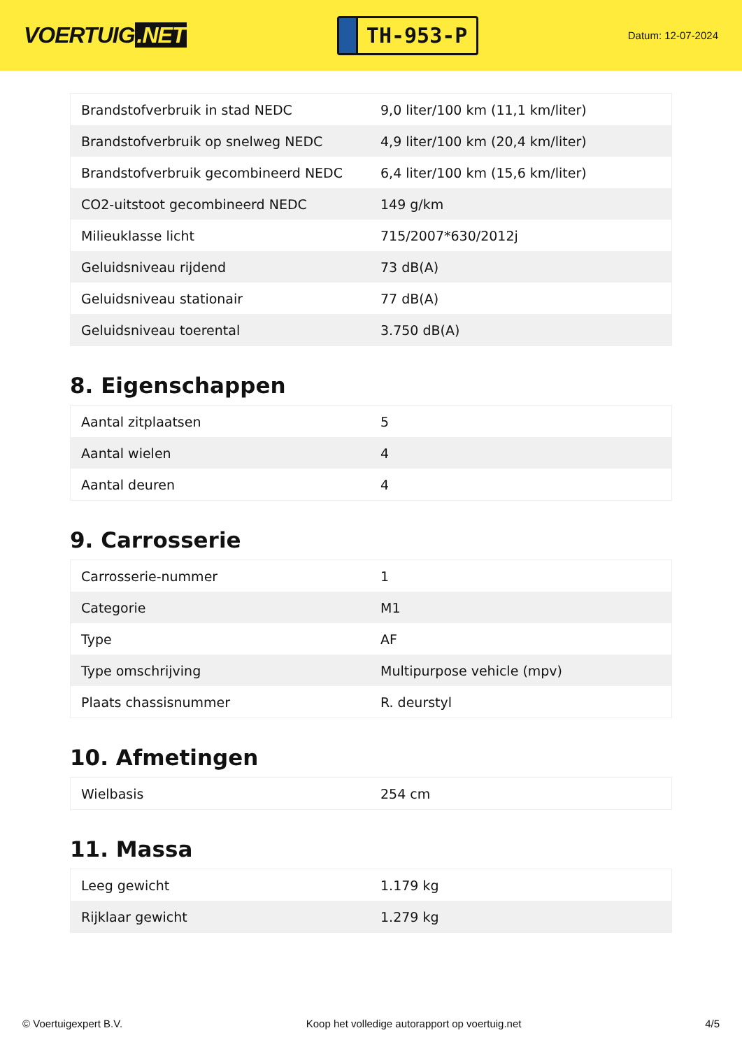VOERTUIG.NET
TH-953-P
Datum: 12-07-2024
| Brandstofverbruik in stad NEDC | 9,0 liter/100 km (11,1 km/liter) |
| Brandstofverbruik op snelweg NEDC | 4,9 liter/100 km (20,4 km/liter) |
| Brandstofverbruik gecombineerd NEDC | 6,4 liter/100 km (15,6 km/liter) |
| CO2-uitstoot gecombineerd NEDC | 149 g/km |
| Milieuklasse licht | 715/2007*630/2012j |
| Geluidsniveau rijdend | 73 dB(A) |
| Geluidsniveau stationair | 77 dB(A) |
| Geluidsniveau toerental | 3.750 dB(A) |
8. Eigenschappen
| Aantal zitplaatsen | 5 |
| Aantal wielen | 4 |
| Aantal deuren | 4 |
9. Carrosserie
| Carrosserie-nummer | 1 |
| Categorie | M1 |
| Type | AF |
| Type omschrijving | Multipurpose vehicle (mpv) |
| Plaats chassisnummer | R. deurstyl |
10. Afmetingen
| Wielbasis | 254 cm |
11. Massa
| Leeg gewicht | 1.179 kg |
| Rijklaar gewicht | 1.279 kg |
© Voertuigexpert B.V. Koop het volledige autorapport op voertuig.net 4/5